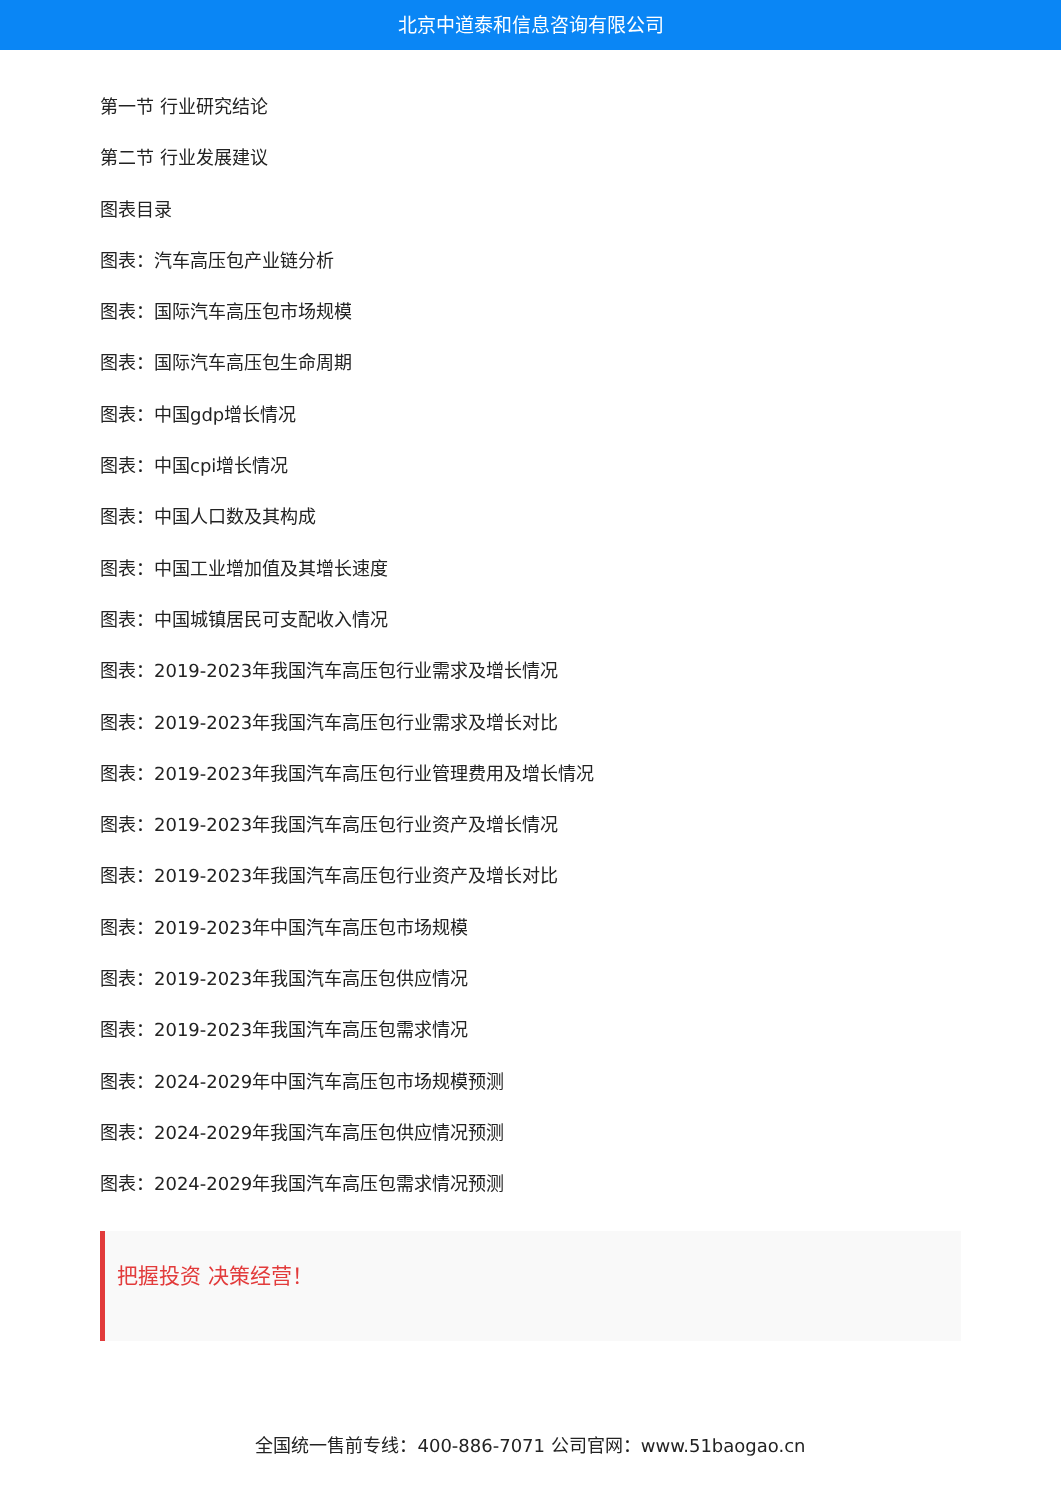北京中道泰和信息咨询有限公司
第一节 行业研究结论
第二节 行业发展建议
图表目录
图表：汽车高压包产业链分析
图表：国际汽车高压包市场规模
图表：国际汽车高压包生命周期
图表：中国gdp增长情况
图表：中国cpi增长情况
图表：中国人口数及其构成
图表：中国工业增加值及其增长速度
图表：中国城镇居民可支配收入情况
图表：2019-2023年我国汽车高压包行业需求及增长情况
图表：2019-2023年我国汽车高压包行业需求及增长对比
图表：2019-2023年我国汽车高压包行业管理费用及增长情况
图表：2019-2023年我国汽车高压包行业资产及增长情况
图表：2019-2023年我国汽车高压包行业资产及增长对比
图表：2019-2023年中国汽车高压包市场规模
图表：2019-2023年我国汽车高压包供应情况
图表：2019-2023年我国汽车高压包需求情况
图表：2024-2029年中国汽车高压包市场规模预测
图表：2024-2029年我国汽车高压包供应情况预测
图表：2024-2029年我国汽车高压包需求情况预测
把握投资 决策经营！
全国统一售前专线：400-886-7071 公司官网：www.51baogao.cn